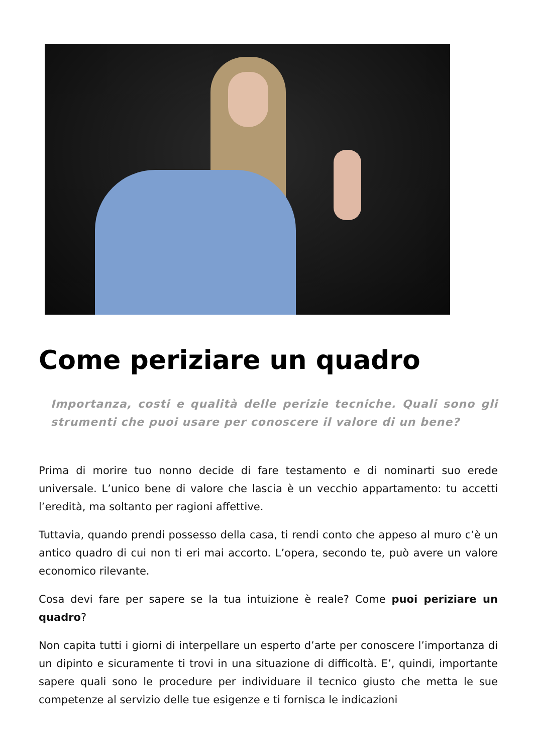Come periziare un quadro
Importanza, costi e qualità delle perizie tecniche. Quali sono gli strumenti che puoi usare per conoscere il valore di un bene?
Prima di morire tuo nonno decide di fare testamento e di nominarti suo erede universale. L’unico bene di valore che lascia è un vecchio appartamento: tu accetti l’eredità, ma soltanto per ragioni affettive.
Tuttavia, quando prendi possesso della casa, ti rendi conto che appeso al muro c’è un antico quadro di cui non ti eri mai accorto. L’opera, secondo te, può avere un valore economico rilevante.
Cosa devi fare per sapere se la tua intuizione è reale? Come puoi periziare un quadro?
Non capita tutti i giorni di interpellare un esperto d’arte per conoscere l’importanza di un dipinto e sicuramente ti trovi in una situazione di difficoltà. E’, quindi, importante sapere quali sono le procedure per individuare il tecnico giusto che metta le sue competenze al servizio delle tue esigenze e ti fornisca le indicazioni